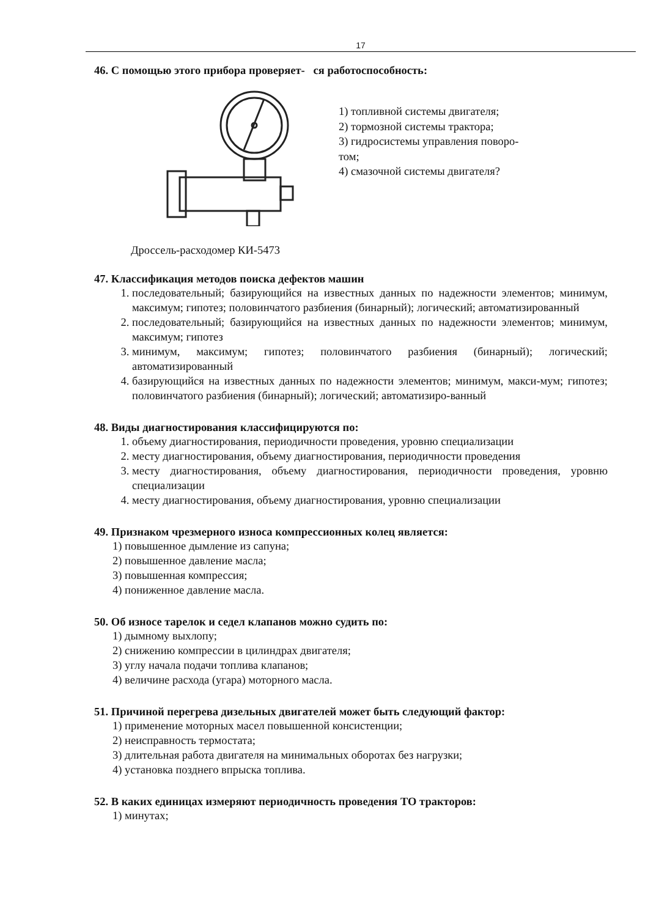17
46. С помощью этого прибора проверяет- ся работоспособность:
1) топливной системы двигателя;
2) тормозной системы трактора;
3) гидросистемы управления поворо-
том;
4) смазочной системы двигателя?
Дроссель-расходомер КИ-5473
47. Классификация методов поиска дефектов машин
1. последовательный; базирующийся на известных данных по надежности элементов; минимум, максимум; гипотез; половинчатого разбиения (бинарный); логический; автоматизированный
2. последовательный; базирующийся на известных данных по надежности элементов; минимум, максимум; гипотез
3. минимум, максимум; гипотез; половинчатого разбиения (бинарный); логический; автоматизированный
4. базирующийся на известных данных по надежности элементов; минимум, макси-мум; гипотез; половинчатого разбиения (бинарный); логический; автоматизиро-ванный
48. Виды диагностирования классифицируются по:
1. объему диагностирования, периодичности проведения, уровню специализации
2. месту диагностирования, объему диагностирования, периодичности проведения
3. месту диагностирования, объему диагностирования, периодичности проведения, уровню специализации
4. месту диагностирования, объему диагностирования, уровню специализации
49. Признаком чрезмерного износа компрессионных колец является:
1) повышенное дымление из сапуна;
2) повышенное давление масла;
3) повышенная компрессия;
4) пониженное давление масла.
50. Об износе тарелок и седел клапанов можно судить по:
1) дымному выхлопу;
2) снижению компрессии в цилиндрах двигателя;
3) углу начала подачи топлива клапанов;
4) величине расхода (угара) моторного масла.
51. Причиной перегрева дизельных двигателей может быть следующий фактор:
1) применение моторных масел повышенной консистенции;
2) неисправность термостата;
3) длительная работа двигателя на минимальных оборотах без нагрузки;
4) установка позднего впрыска топлива.
52. В каких единицах измеряют периодичность проведения ТО тракторов:
1) минутах;